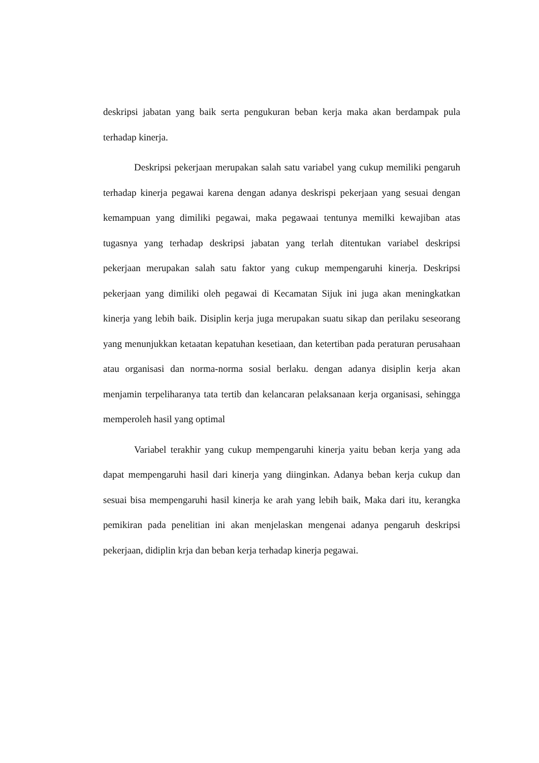deskripsi jabatan yang baik serta pengukuran beban kerja maka akan berdampak pula terhadap kinerja.
Deskripsi pekerjaan merupakan salah satu variabel yang cukup memiliki pengaruh terhadap kinerja pegawai karena dengan adanya deskrispi pekerjaan yang sesuai dengan kemampuan yang dimiliki pegawai, maka pegawaai tentunya memilki kewajiban atas tugasnya yang terhadap deskripsi jabatan yang terlah ditentukan variabel deskripsi pekerjaan merupakan salah satu faktor yang cukup mempengaruhi kinerja. Deskripsi pekerjaan yang dimiliki oleh pegawai di Kecamatan Sijuk ini juga akan meningkatkan kinerja yang lebih baik. Disiplin kerja juga merupakan suatu sikap dan perilaku seseorang yang menunjukkan ketaatan kepatuhan kesetiaan, dan ketertiban pada peraturan perusahaan atau organisasi dan norma-norma sosial berlaku. dengan adanya disiplin kerja akan menjamin terpeliharanya tata tertib dan kelancaran pelaksanaan kerja organisasi, sehingga memperoleh hasil yang optimal
Variabel terakhir yang cukup mempengaruhi kinerja yaitu beban kerja yang ada dapat mempengaruhi hasil dari kinerja yang diinginkan. Adanya beban kerja cukup dan sesuai bisa mempengaruhi hasil kinerja ke arah yang lebih baik, Maka dari itu, kerangka pemikiran pada penelitian ini akan menjelaskan mengenai adanya pengaruh deskripsi pekerjaan, didiplin krja dan beban kerja terhadap kinerja pegawai.